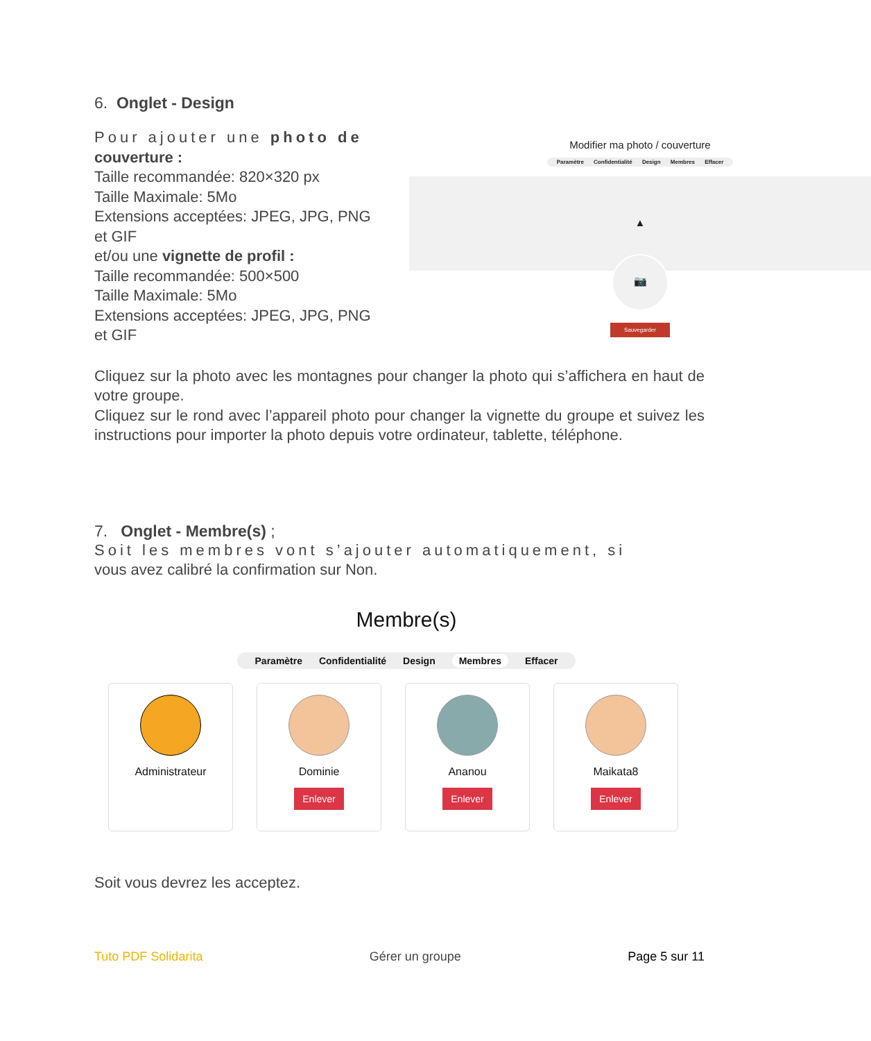6. Onglet - Design
Pour ajouter une photo de
couverture :
Taille recommandée: 820×320 px
Taille Maximale: 5Mo
Extensions acceptées: JPEG, JPG, PNG et GIF
et/ou une vignette de profil :
Taille recommandée: 500×500
Taille Maximale: 5Mo
Extensions acceptées: JPEG, JPG, PNG et GIF
Modifier ma photo / couverture
Paramètre Confidentialité Design Membres Effacer
▲
📷
Sauvegarder
Cliquez sur la photo avec les montagnes pour changer la photo qui s’affichera en haut de votre groupe.
Cliquez sur le rond avec l’appareil photo pour changer la vignette du groupe et suivez les instructions pour importer la photo depuis votre ordinateur, tablette, téléphone.
7. Onglet - Membre(s) ;
Soit les membres vont s’ajouter automatiquement, si
vous avez calibré la confirmation sur Non.
Membre(s)
Paramètre Confidentialité Design Membres Effacer
Administrateur Dominie
Enlever
Ananou
Enlever
Maikata8
Enlever
Soit vous devrez les acceptez.
Tuto PDF Solidarita Gérer un groupe Page 5 sur 11